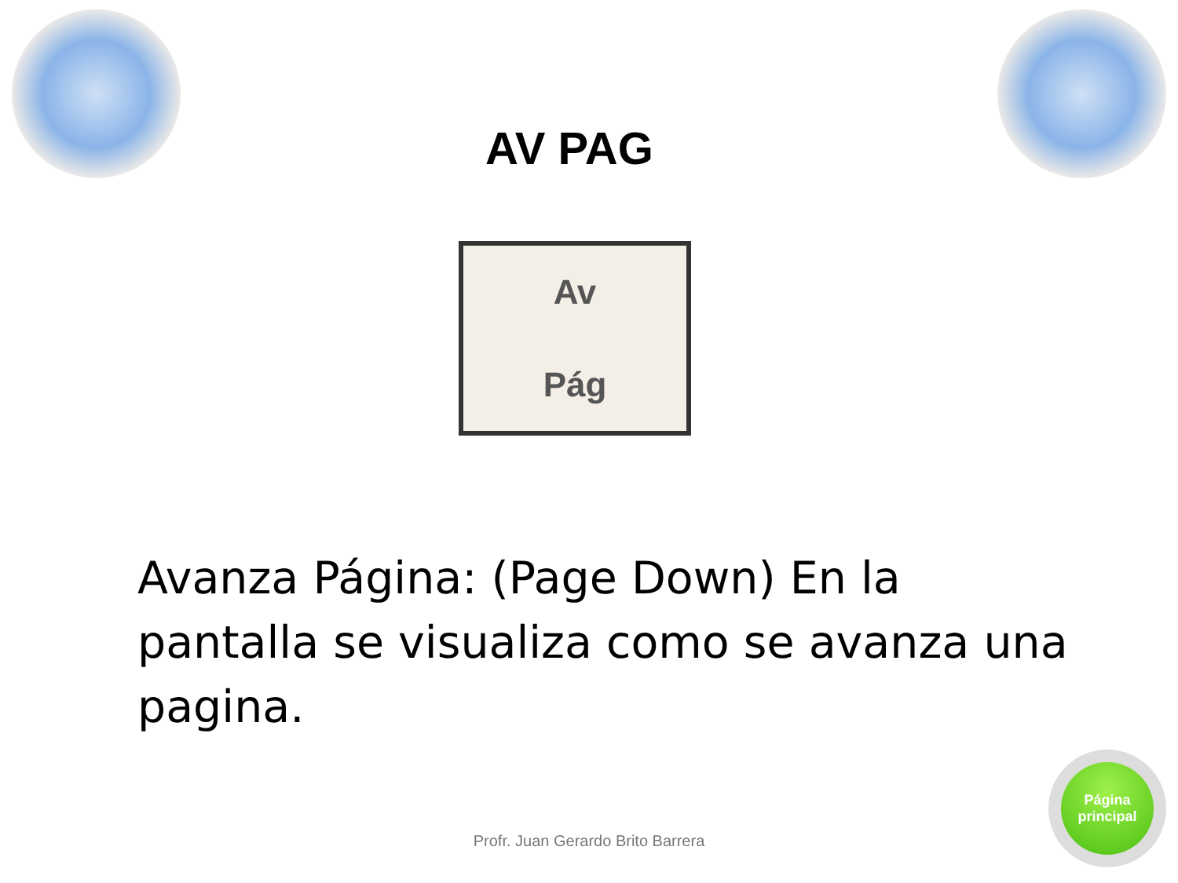AV PAG
Av
Pág
Avanza Página: (Page Down) En la pantalla se visualiza como se avanza una pagina.
Profr. Juan Gerardo Brito Barrera
Página
principal